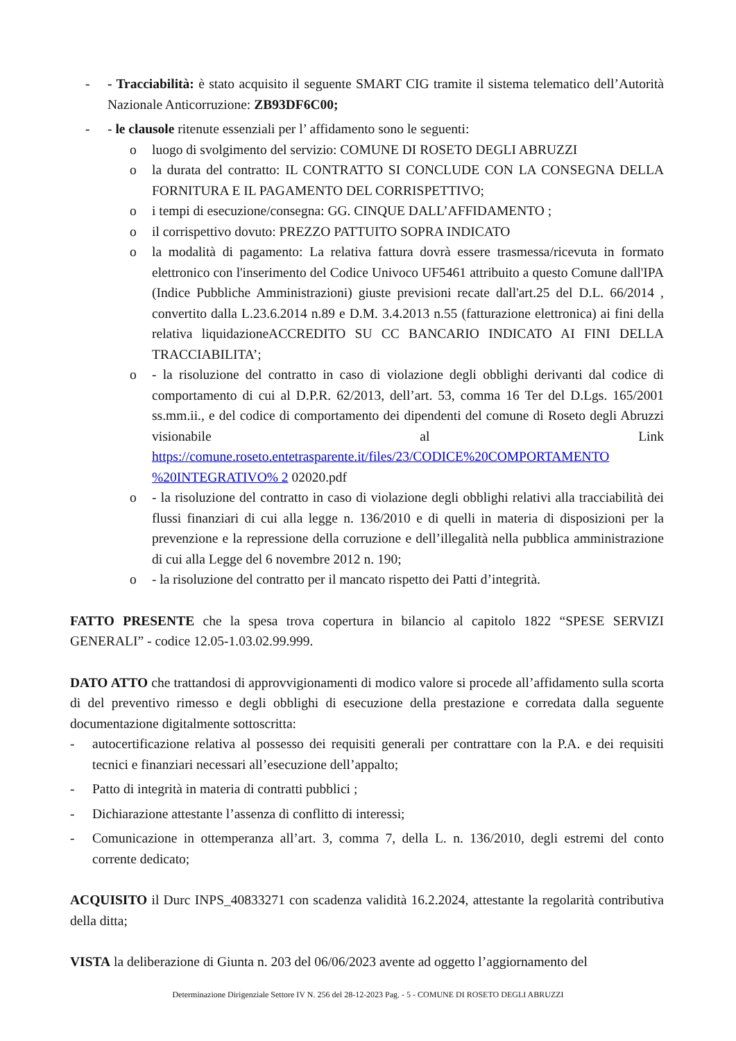- - Tracciabilità: è stato acquisito il seguente SMART CIG tramite il sistema telematico dell’Autorità Nazionale Anticorruzione: ZB93DF6C00;
- - le clausole ritenute essenziali per l’ affidamento sono le seguenti:
o luogo di svolgimento del servizio: COMUNE DI ROSETO DEGLI ABRUZZI
o la durata del contratto: IL CONTRATTO SI CONCLUDE CON LA CONSEGNA DELLA FORNITURA E IL PAGAMENTO DEL CORRISPETTIVO;
o i tempi di esecuzione/consegna: GG. CINQUE DALL’AFFIDAMENTO ;
o il corrispettivo dovuto: PREZZO PATTUITO SOPRA INDICATO
o la modalità di pagamento: La relativa fattura dovrà essere trasmessa/ricevuta in formato elettronico con l'inserimento del Codice Univoco UF5461 attribuito a questo Comune dall'IPA (Indice Pubbliche Amministrazioni) giuste previsioni recate dall'art.25 del D.L. 66/2014 , convertito dalla L.23.6.2014 n.89 e D.M. 3.4.2013 n.55 (fatturazione elettronica) ai fini della relativa liquidazioneACCREDITO SU CC BANCARIO INDICATO AI FINI DELLA TRACCIABILITA’;
o - la risoluzione del contratto in caso di violazione degli obblighi derivanti dal codice di comportamento di cui al D.P.R. 62/2013, dell’art. 53, comma 16 Ter del D.Lgs. 165/2001 ss.mm.ii., e del codice di comportamento dei dipendenti del comune di Roseto degli Abruzzi visionabile al Link https://comune.roseto.entetrasparente.it/files/23/CODICE%20COMPORTAMENTO %20INTEGRATIVO% 2 02020.pdf
o - la risoluzione del contratto in caso di violazione degli obblighi relativi alla tracciabilità dei flussi finanziari di cui alla legge n. 136/2010 e di quelli in materia di disposizioni per la prevenzione e la repressione della corruzione e dell’illegalità nella pubblica amministrazione di cui alla Legge del 6 novembre 2012 n. 190;
o - la risoluzione del contratto per il mancato rispetto dei Patti d’integrità.
FATTO PRESENTE che la spesa trova copertura in bilancio al capitolo 1822 “SPESE SERVIZI GENERALI” - codice 12.05-1.03.02.99.999.
DATO ATTO che trattandosi di approvvigionamenti di modico valore si procede all’affidamento sulla scorta di del preventivo rimesso e degli obblighi di esecuzione della prestazione e corredata dalla seguente documentazione digitalmente sottoscritta:
- autocertificazione relativa al possesso dei requisiti generali per contrattare con la P.A. e dei requisiti tecnici e finanziari necessari all’esecuzione dell’appalto;
- Patto di integrità in materia di contratti pubblici ;
- Dichiarazione attestante l’assenza di conflitto di interessi;
- Comunicazione in ottemperanza all’art. 3, comma 7, della L. n. 136/2010, degli estremi del conto corrente dedicato;
ACQUISITO il Durc INPS_40833271 con scadenza validità 16.2.2024, attestante la regolarità contributiva della ditta;
VISTA la deliberazione di Giunta n. 203 del 06/06/2023 avente ad oggetto l’aggiornamento del
Determinazione Dirigenziale Settore IV N. 256 del 28-12-2023 Pag. - 5 - COMUNE DI ROSETO DEGLI ABRUZZI